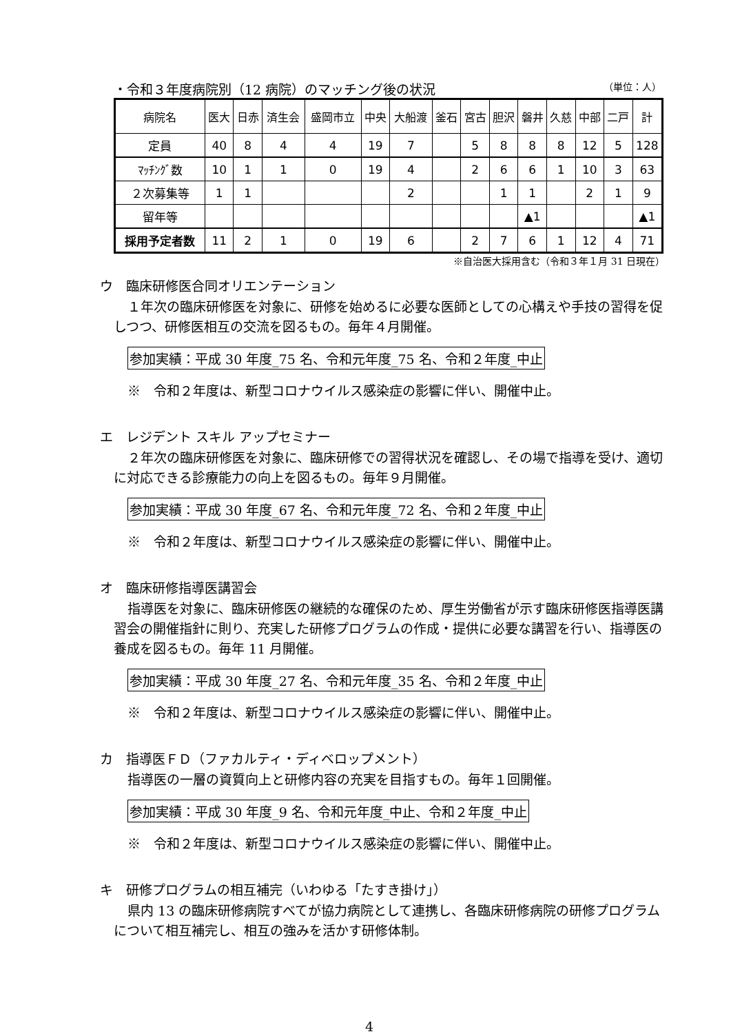・令和３年度病院別（12 病院）のマッチング後の状況 （単位：人）
| 病院名 | 医大 | 日赤 | 済生会 | 盛岡市立 | 中央 | 大船渡 | 釜石 | 宮古 | 胆沢 | 磐井 | 久慈 | 中部 | 二戸 | 計 |
| --- | --- | --- | --- | --- | --- | --- | --- | --- | --- | --- | --- | --- | --- | --- |
| 定員 | 40 | 8 | 4 | 4 | 19 | 7 | | 5 | 8 | 8 | 8 | 12 | 5 | 128 |
| ﾏｯﾁﾝｸﾞ数 | 10 | 1 | 1 | 0 | 19 | 4 | | 2 | 6 | 6 | 1 | 10 | 3 | 63 |
| ２次募集等 | 1 | 1 | | | | 2 | | | 1 | 1 | | 2 | 1 | 9 |
| 留年等 | | | | | | | | | | ▲1 | | | | ▲1 |
| 採用予定者数 | 11 | 2 | 1 | 0 | 19 | 6 | | 2 | 7 | 6 | 1 | 12 | 4 | 71 |
※自治医大採用含む（令和３年１月 31 日現在）
ウ　臨床研修医合同オリエンテーション
１年次の臨床研修医を対象に、研修を始めるに必要な医師としての心構えや手技の習得を促しつつ、研修医相互の交流を図るもの。毎年４月開催。
参加実績：平成 30 年度_75 名、令和元年度_75 名、令和２年度_中止
※　令和２年度は、新型コロナウイルス感染症の影響に伴い、開催中止。
エ　レジデント スキル アップセミナー
２年次の臨床研修医を対象に、臨床研修での習得状況を確認し、その場で指導を受け、適切に対応できる診療能力の向上を図るもの。毎年９月開催。
参加実績：平成 30 年度_67 名、令和元年度_72 名、令和２年度_中止
※　令和２年度は、新型コロナウイルス感染症の影響に伴い、開催中止。
オ　臨床研修指導医講習会
指導医を対象に、臨床研修医の継続的な確保のため、厚生労働省が示す臨床研修医指導医講習会の開催指針に則り、充実した研修プログラムの作成・提供に必要な講習を行い、指導医の養成を図るもの。毎年 11 月開催。
参加実績：平成 30 年度_27 名、令和元年度_35 名、令和２年度_中止
※　令和２年度は、新型コロナウイルス感染症の影響に伴い、開催中止。
カ　指導医ＦＤ（ファカルティ・ディベロップメント）
指導医の一層の資質向上と研修内容の充実を目指すもの。毎年１回開催。
参加実績：平成 30 年度_9 名、令和元年度_中止、令和２年度_中止
※　令和２年度は、新型コロナウイルス感染症の影響に伴い、開催中止。
キ　研修プログラムの相互補完（いわゆる「たすき掛け」）
県内 13 の臨床研修病院すべてが協力病院として連携し、各臨床研修病院の研修プログラムについて相互補完し、相互の強みを活かす研修体制。
4